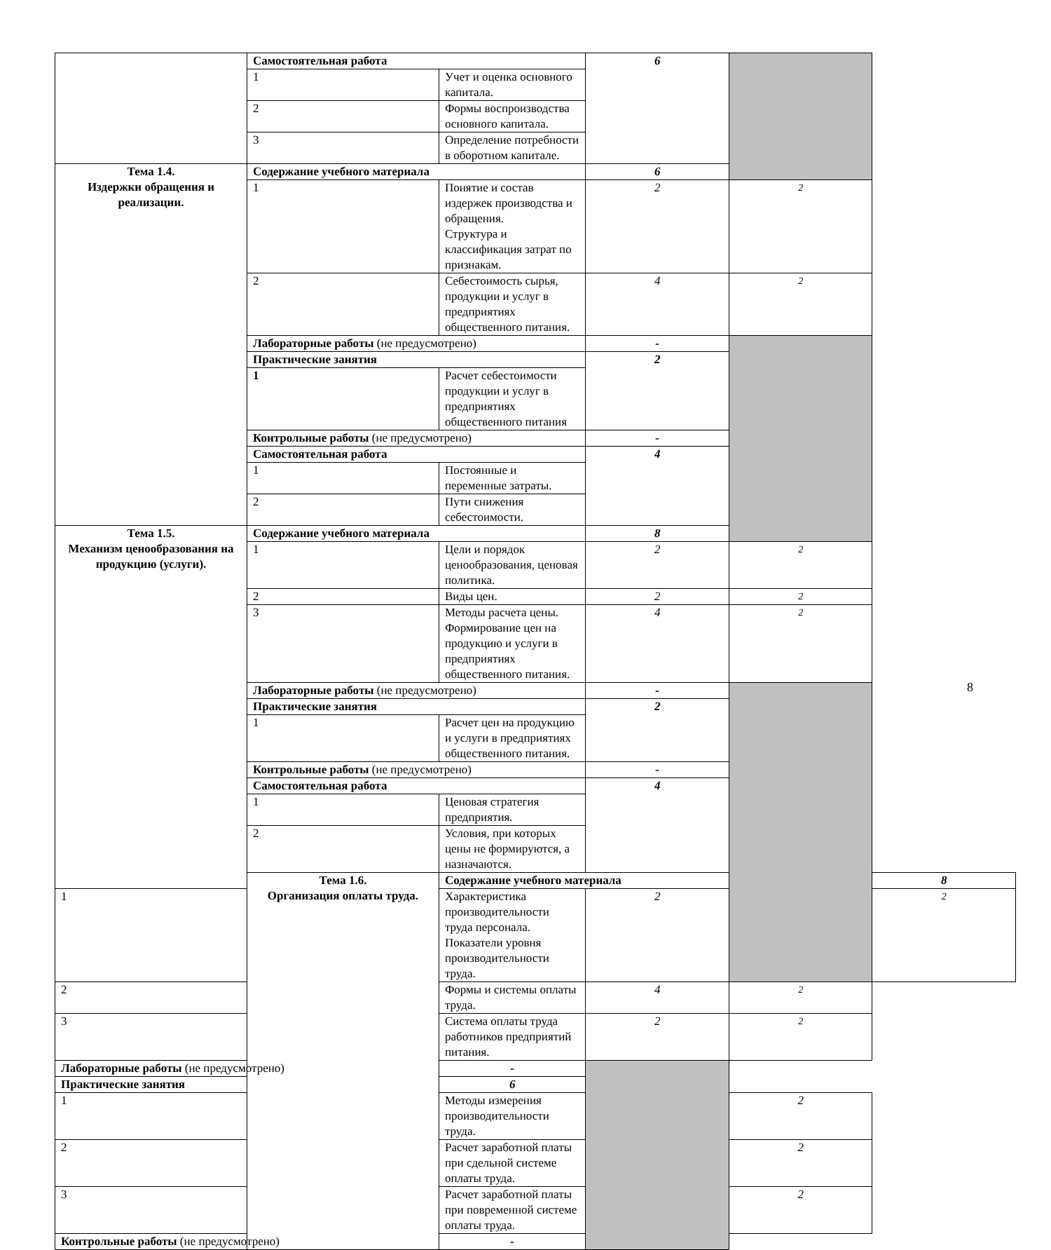| | Самостоятельная работа | | 6 | | |
| | 1 | Учет и оценка основного капитала. | | | |
| | 2 | Формы воспроизводства основного капитала. | | | |
| | 3 | Определение потребности в оборотном капитале. | | | |
| Тема 1.4. Издержки обращения и реализации. | Содержание учебного материала | | 6 | | |
| | 1 | Понятие и состав издержек производства и обращения. Структура и классификация затрат по признакам. | 2 | 2 | |
| | 2 | Себестоимость сырья, продукции и услуг в предприятиях общественного питания. | 4 | 2 | |
| | Лабораторные работы (не предусмотрено) | | - | | |
| | Практические занятия | | 2 | | |
| | 1 | Расчет себестоимости продукции и услуг в предприятиях общественного питания | | | |
| | Контрольные работы (не предусмотрено) | | - | | |
| | Самостоятельная работа | | 4 | | |
| | 1 | Постоянные и переменные затраты. | | | |
| | 2 | Пути снижения себестоимости. | | | |
| Тема 1.5. Механизм ценообразования на продукцию (услуги). | Содержание учебного материала | | 8 | | |
| | 1 | Цели и порядок ценообразования, ценовая политика. | 2 | 2 | |
| | 2 | Виды цен. | 2 | 2 | |
| | 3 | Методы расчета цены. Формирование цен на продукцию и услуги в предприятиях общественного питания. | 4 | 2 | |
| | Лабораторные работы (не предусмотрено) | | - | | |
| | Практические занятия | | 2 | | |
| | 1 | Расчет цен на продукцию и услуги в предприятиях общественного питания. | | | |
| | Контрольные работы (не предусмотрено) | | - | | |
| | Самостоятельная работа | | 4 | | |
| | 1 | Ценовая стратегия предприятия. | | | |
| | 2 | Условия, при которых цены не формируются, а назначаются. | | | |
| | Тема 1.6. Организация оплаты труда. | Содержание учебного материала | | | 8 |
| 1 | | Характеристика производительности труда персонала. Показатели уровня производительности труда. | 2 | | 2 |
| 2 | | Формы и системы оплаты труда. | 4 | 2 | |
| 3 | | Система оплаты труда работников предприятий питания. | 2 | 2 | |
| Лабораторные работы (не предусмотрено) | | - | | | |
| Практические занятия | | 6 | | | |
| 1 | | Методы измерения производительности труда. | | 2 | |
| 2 | | Расчет заработной платы при сдельной системе оплаты труда. | | 2 | |
| 3 | | Расчет заработной платы при повременной системе оплаты труда. | | 2 | |
| Контрольные работы (не предусмотрено) | | - | | | |
8